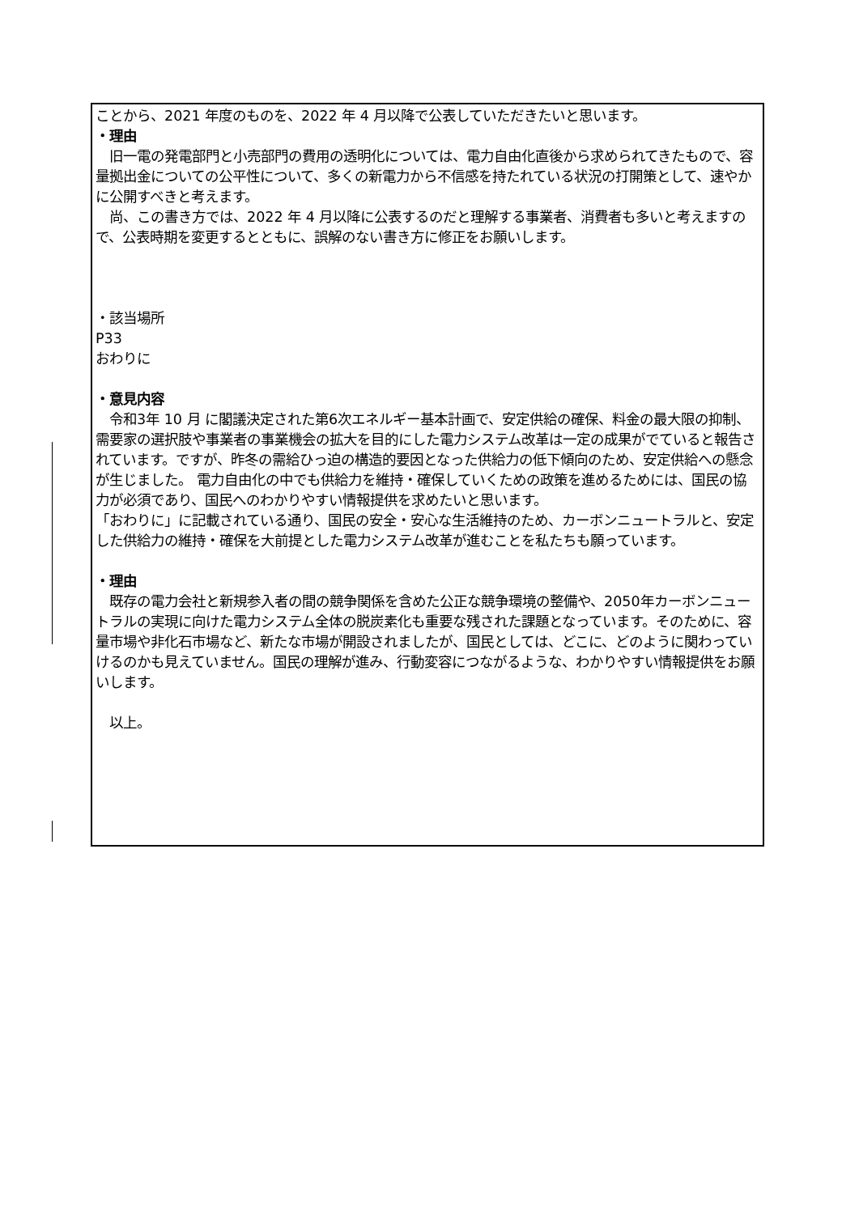ことから、2021 年度のものを、2022 年 4 月以降で公表していただきたいと思います。
・理由
　旧一電の発電部門と小売部門の費用の透明化については、電力自由化直後から求められてきたもので、容量拠出金についての公平性について、多くの新電力から不信感を持たれている状況の打開策として、速やかに公開すべきと考えます。
　尚、この書き方では、2022 年 4 月以降に公表するのだと理解する事業者、消費者も多いと考えますので、公表時期を変更するとともに、誤解のない書き方に修正をお願いします。
・該当場所
P33
おわりに
・意見内容
　令和3年 10 月 に閣議決定された第6次エネルギー基本計画で、安定供給の確保、料金の最大限の抑制、需要家の選択肢や事業者の事業機会の拡大を目的にした電力システム改革は一定の成果がでていると報告されています。ですが、昨冬の需給ひっ迫の構造的要因となった供給力の低下傾向のため、安定供給への懸念が生じました。 電力自由化の中でも供給力を維持・確保していくための政策を進めるためには、国民の協力が必須であり、国民へのわかりやすい情報提供を求めたいと思います。
「おわりに」に記載されている通り、国民の安全・安心な生活維持のため、カーボンニュートラルと、安定した供給力の維持・確保を大前提とした電力システム改革が進むことを私たちも願っています。
・理由
　既存の電力会社と新規参入者の間の競争関係を含めた公正な競争環境の整備や、2050年カーボンニュートラルの実現に向けた電力システム全体の脱炭素化も重要な残された課題となっています。そのために、容量市場や非化石市場など、新たな市場が開設されましたが、国民としては、どこに、どのように関わっていけるのかも見えていません。国民の理解が進み、行動変容につながるような、わかりやすい情報提供をお願いします。
　以上。